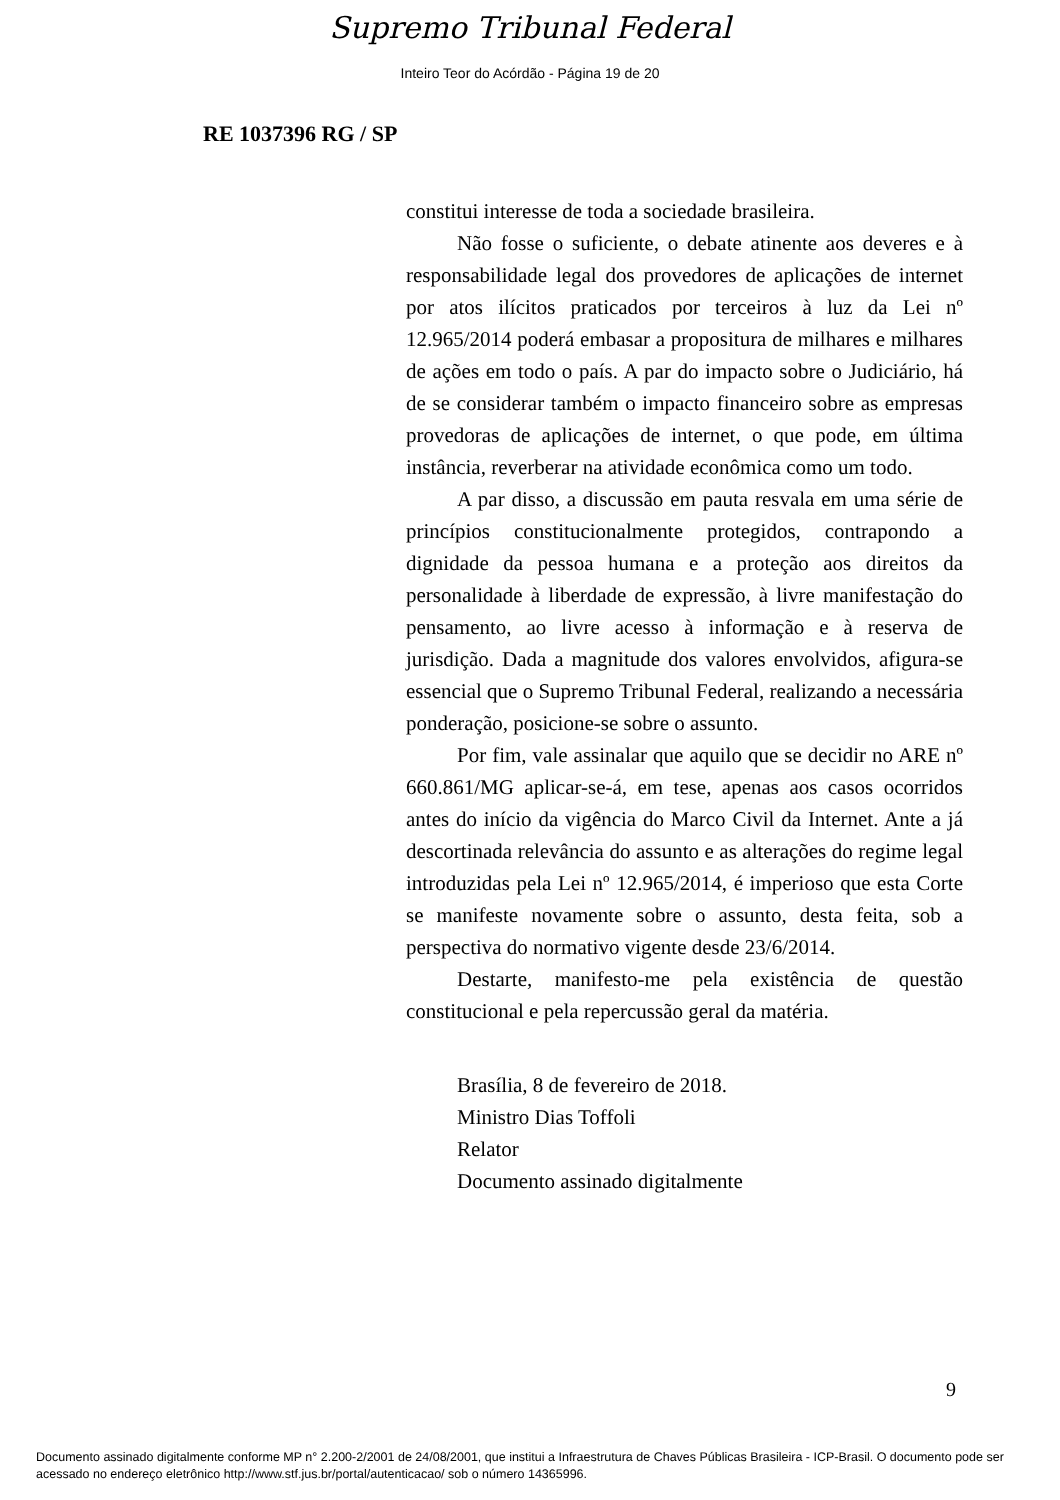Supremo Tribunal Federal
Inteiro Teor do Acórdão - Página 19 de 20
RE 1037396 RG / SP
constitui interesse de toda a sociedade brasileira.
Não fosse o suficiente, o debate atinente aos deveres e à responsabilidade legal dos provedores de aplicações de internet por atos ilícitos praticados por terceiros à luz da Lei nº 12.965/2014 poderá embasar a propositura de milhares e milhares de ações em todo o país. A par do impacto sobre o Judiciário, há de se considerar também o impacto financeiro sobre as empresas provedoras de aplicações de internet, o que pode, em última instância, reverberar na atividade econômica como um todo.
A par disso, a discussão em pauta resvala em uma série de princípios constitucionalmente protegidos, contrapondo a dignidade da pessoa humana e a proteção aos direitos da personalidade à liberdade de expressão, à livre manifestação do pensamento, ao livre acesso à informação e à reserva de jurisdição. Dada a magnitude dos valores envolvidos, afigura-se essencial que o Supremo Tribunal Federal, realizando a necessária ponderação, posicione-se sobre o assunto.
Por fim, vale assinalar que aquilo que se decidir no ARE nº 660.861/MG aplicar-se-á, em tese, apenas aos casos ocorridos antes do início da vigência do Marco Civil da Internet. Ante a já descortinada relevância do assunto e as alterações do regime legal introduzidas pela Lei nº 12.965/2014, é imperioso que esta Corte se manifeste novamente sobre o assunto, desta feita, sob a perspectiva do normativo vigente desde 23/6/2014.
Destarte, manifesto-me pela existência de questão constitucional e pela repercussão geral da matéria.
Brasília, 8 de fevereiro de 2018.
Ministro Dias Toffoli
Relator
Documento assinado digitalmente
9
Documento assinado digitalmente conforme MP n° 2.200-2/2001 de 24/08/2001, que institui a Infraestrutura de Chaves Públicas Brasileira - ICP-Brasil. O documento pode ser acessado no endereço eletrônico http://www.stf.jus.br/portal/autenticacao/ sob o número 14365996.